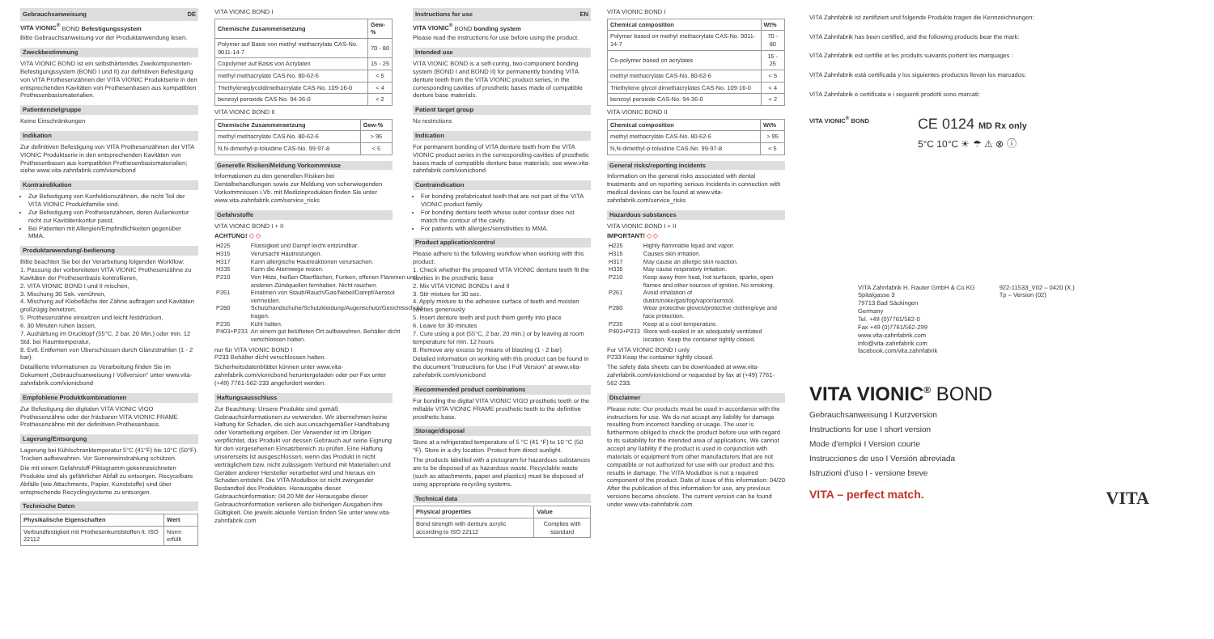Gebrauchsanweisung DE
VITA VIONIC<sup>®</sup> BOND Befestigungssystem
Bitte Gebrauchsanweisung vor der Produktanwendung lesen.
Zweckbestimmung
VITA VIONIC BOND ist ein selbsthärtendes Zweikomponenten-Befestigungssystem (BOND I und II) zur definitiven Befestigung von VITA Prothesenzähnen der VITA VIONIC Produktserie in den entsprechenden Kavitäten von Prothesenbasen aus kompatiblen Prothesenbasismaterialien.
Patientenzielgruppe
Keine Einschränkungen
Indikation
Zur definitiven Befestigung von VITA Prothesenzähnen der VITA VIONIC Produktserie in den entsprechenden Kavitäten von Prothesenbasen aus kompatiblen Prothesenbasismaterialien; siehe www.vita-zahnfabrik.com/vionicbond
Kontraindikation
Zur Befestigung von Konfektionszähnen, die nicht Teil der VITA VIONIC Produktfamilie sind.
Zur Befestigung von Prothesenzähnen, deren Außenkontur nicht zur Kavitätenkontur passt.
Bei Patienten mit Allergien/Empfindlichkeiten gegenüber MMA.
Produktanwendung/-bedienung
Bitte beachten Sie bei der Verarbeitung folgenden Workflow:
1. Passung der vorbereiteten VITA VIONIC Prothesenzähne zu Kavitäten der Prothesenbasis kontrollieren,
2. VITA VIONIC BOND I und II mischen,
3. Mischung 30 Sek. verrühren,
4. Mischung auf Klebefläche der Zähne auftragen und Kavitäten großzügig benetzen,
5. Prothesenzähne einsetzen und leicht festdrücken,
6. 30 Minuten ruhen lassen,
7. Aushärtung im Drucktopf (55°C, 2 bar, 20 Min.) oder min. 12 Std. bei Raumtemperatur,
8. Evtl. Entfernen von Überschüssen durch Glanzstrahlen (1 - 2 bar).
Detaillierte Informationen zu Verarbeitung finden Sie im Dokument „Gebrauchsanweisung I Vollversion“ unter www.vita-zahnfabrik.com/vionicbond
Empfohlene Produktkombinationen
Zur Befestigung der digitalen VITA VIONIC VIGO Prothesenzähne oder der fräsbaren VITA VIONIC FRAME Prothesenzähne mit der definitiven Prothesenbasis.
Lagerung/Entsorgung
Lagerung bei Kühlschranktemperatur 5°C (41°F) bis 10°C (50°F). Trocken aufbewahren. Vor Sonneneinstrahlung schützen.
Die mit einem Gefahrstoff-Piktogramm gekennzeichneten Produkte sind als gefährlicher Abfall zu entsorgen. Recycelbare Abfälle (wie Attachments, Papier, Kunststoffe) sind über entsprechende Recyclingsysteme zu entsorgen.
Technische Daten
| Physikalische Eigenschaften | Wert |
| --- | --- |
| Verbundfestigkeit mit Prothesenkunststoffen lt. ISO 22112 | Norm erfüllt |
VITA VIONIC BOND I
| Chemische Zusammensetzung | Gew-% |
| --- | --- |
| Polymer auf Basis von methyl methacrylate CAS-No. 9011-14-7 | 70 - 80 |
| Copolymer auf Basis von Acrylaten | 15 - 25 |
| methyl methacrylate CAS-No. 80-62-6 | < 5 |
| Triethyleneglycoldimethacrylate CAS-No. 109-16-0 | < 4 |
| benzoyl peroxide CAS-No. 94-36-0 | < 2 |
VITA VIONIC BOND II
| Chemische Zusammensetzung | Gew-% |
| --- | --- |
| methyl methacrylate CAS-No. 80-62-6 | > 95 |
| N,N-dimethyl-p-toluidine CAS-No. 99-97-8 | < 5 |
Generelle Risiken/Meldung Vorkommnisse
Informationen zu den generellen Risiken bei Dentalbehandlungen sowie zur Meldung von scherwiegenden Vorkommnissen i.Vb. mit Medizinprodukten finden Sie unter www.vita-zahnfabrik.com/service_risks
Gefahrstoffe
VITA VIONIC BOND I + II
ACHTUNG! ◇ ◇
| H225 | Flüssigkeit und Dampf leicht entzündbar. |
| H315 | Verursacht Hautreizungen. |
| H317 | Kann allergische Hautreaktionen verursachen. |
| H335 | Kann die Atemwege reizen. |
| P210 | Von Hitze, heißen Oberflächen, Funken, offenen Flammen und anderen Zündquellen fernhalten. Nicht rauchen. |
| P261 | Einatmen von Staub/Rauch/Gas/Nebel/Dampf/Aerosol vermeiden. |
| P280 | Schutzhandschuhe/Schutzkleidung/Augenschutz/Gesichtsschutz tragen. |
| P235 | Kühl halten. |
| P403+P233 | An einem gut belüfteten Ort aufbewahren. Behälter dicht verschlossen halten. |
nur für VITA VIONIC BOND I
P233 Behälter dicht verschlossen halten.
Sicherheitsdatenblätter können unter www.vita-zahnfabrik.com/vionicbond heruntergeladen oder per Fax unter (+49) 7761-562-233 angefordert werden.
Haftungsausschluss
Zur Beachtung: Unsere Produkte sind gemäß Gebrauchsinformationen zu verwenden. Wir übernehmen keine Haftung für Schaden, die sich aus unsachgemäßer Handhabung oder Verarbeitung ergeben. Der Verwender ist im Übrigen verpflichtet, das Produkt vor dessen Gebrauch auf seine Eignung für den vorgesehenen Einsatzbereich zu prüfen. Eine Haftung unsererseits ist ausgeschlossen, wenn das Produkt in nicht verträglichem bzw. nicht zulässigem Verbund mit Materialien und Geräten anderer Hersteller verarbeitet wird und hieraus ein Schaden entsteht. Die VITA Modulbox ist nicht zwingender Bestandteil des Produktes. Herausgabe dieser Gebrauchsinformation: 04.20 Mit der Herausgabe dieser Gebrauchsinformation verlieren alle bisherigen Ausgaben ihre Gültigkeit. Die jeweils aktuelle Version finden Sie unter www.vita-zahnfabrik.com
Instructions for use EN
VITA VIONIC<sup>®</sup> BOND bonding system
Please read the instructions for use before using the product.
Intended use
VITA VIONIC BOND is a self-curing, two-component bonding system (BOND I and BOND II) for permanently bonding VITA denture teeth from the VITA VIONIC product series, in the corresponding cavities of prosthetic bases made of compatible denture base materials.
Patient target group
No restrictions
Indication
For permanent bonding of VITA denture teeth from the VITA VIONIC product series in the corresponding cavities of prosthetic bases made of compatible denture base materials; see www.vita-zahnfabrik.com/vionicbond
Contraindication
For bonding prefabricated teeth that are not part of the VITA VIONIC product family.
For bonding denture teeth whose outer contour does not match the contour of the cavity.
For patients with allergies/sensitivities to MMA.
Product application/control
Please adhere to the following workflow when working with this product:
1. Check whether the prepared VITA VIONIC denture teeth fit the cavities in the prosthetic base
2. Mix VITA VIONIC BONDs I and II
3. Stir mixture for 30 sec.
4. Apply mixture to the adhesive surface of teeth and moisten cavities generously
5. Insert denture teeth and push them gently into place
6. Leave for 30 minutes
7. Cure using a pot (55°C, 2 bar, 20 min.) or by leaving at room temperature for min. 12 hours
8. Remove any excess by means of blasting (1 - 2 bar)
Detailed information on working with this product can be found in the document "Instructions for Use I Full Version" at www.vita-zahnfabrik.com/vionicbond
Recommended product combinations
For bonding the digital VITA VIONIC VIGO prosthetic teeth or the millable VITA VIONIC FRAME prosthetic teeth to the definitive prosthetic base.
Storage/disposal
Store at a refrigerated temperature of 5 °C (41 °F) to 10 °C (50 °F). Store in a dry location. Protect from direct sunlight.
The products labelled with a pictogram for hazardous substances are to be disposed of as hazardous waste. Recyclable waste (such as attachments, paper and plastics) must be disposed of using appropriate recycling systems.
Technical data
| Physical properties | Value |
| --- | --- |
| Bond strength with denture acrylic according to ISO 22112 | Complies with standard |
VITA VIONIC BOND I
| Chemical composition | Wt% |
| --- | --- |
| Polymer based on methyl methacrylate CAS-No. 9011-14-7 | 70 - 80 |
| Co-polymer based on acrylates | 15 - 25 |
| methyl methacrylate CAS-No. 80-62-6 | < 5 |
| Triethylene glycol dimethacrylates CAS-No. 109-16-0 | < 4 |
| benzoyl peroxide CAS-No. 94-36-0 | < 2 |
VITA VIONIC BOND II
| Chemical composition | Wt% |
| --- | --- |
| methyl methacrylate CAS-No. 80-62-6 | > 95 |
| N,N-dimethyl-p-toluidine CAS-No. 99-97-8 | < 5 |
General risks/reporting incidents
Information on the general risks associated with dental treatments and on reporting serious incidents in connection with medical devices can be found at www.vita-zahnfabrik.com/service_risks
Hazardous substances
VITA VIONIC BOND I + II
IMPORTANT! ◇ ◇
| H225 | Highly flammable liquid and vapor. |
| H315 | Causes skin irritation. |
| H317 | May cause an allergic skin reaction. |
| H335 | May cause respiratory irritation. |
| P210 | Keep away from heat, hot surfaces, sparks, open flames and other sources of ignition. No smoking. |
| P261 | Avoid inhalation of dust/smoke/gas/fog/vapor/aerosol. |
| P280 | Wear protective gloves/protective clothing/eye and face protection. |
| P235 | Keep at a cool temperature. |
| P403+P233 | Store well-sealed in an adequately ventilated location. Keep the container tightly closed. |
For VITA VIONIC BOND I only
P233 Keep the container tightly closed.
The safety data sheets can be downloaded at www.vita-zahnfabrik.com/vionicbond or requested by fax at (+49) 7761-562-233.
Disclaimer
Please note: Our products must be used in accordance with the instructions for use. We do not accept any liability for damage resulting from incorrect handling or usage. The user is furthermore obliged to check the product before use with regard to its suitability for the intended area of applications. We cannot accept any liability if the product is used in conjunction with materials or equipment from other manufacturers that are not compatible or not authorized for use with our product and this results in damage. The VITA Modulbox is not a required component of the product. Date of issue of this information: 04/20
After the publication of this information for use, any previous versions become obsolete. The current version can be found under www.vita-zahnfabrik.com
VITA Zahnfabrik ist zertifiziert und folgende Produkte tragen die Kennzeichnungen:
VITA Zahnfabrik has been certified, and the following products bear the mark:
VITA Zahnfabrik est certifié et les produits suivants portent les marquages :
VITA Zahnfabrik está certificada y los siguientes productos llevan los marcados:
VITA Zahnfabrik è certificata e i seguenti prodotti sono marcati:
VITA VIONIC<sup>®</sup> BOND CE 0124 MD Rx only
5°C 10°C ☀ ☂ ⚠ ⊗ ⓘ
VITA Zahnfabrik H. Rauter GmbH & Co.KG
Spitalgasse 3
79713 Bad Säckingen
Germany
Tel. +49 (0)7761/562-0
Fax +49 (0)7761/562-299
www.vita-zahnfabrik.com
info@vita-zahnfabrik.com
facebook.com/vita.zahnfabrik
922-11533_V02 – 0420 (X.)
Tp – Version (02)
VITA VIONIC<sup>®</sup> BOND
Gebrauchsanweisung I Kurzversion
Instructions for use I short version
Mode d'emploi I Version courte
Instrucciones de uso I Versión abreviada
Istruzioni d'uso I - versione breve
VITA – perfect match. VITA